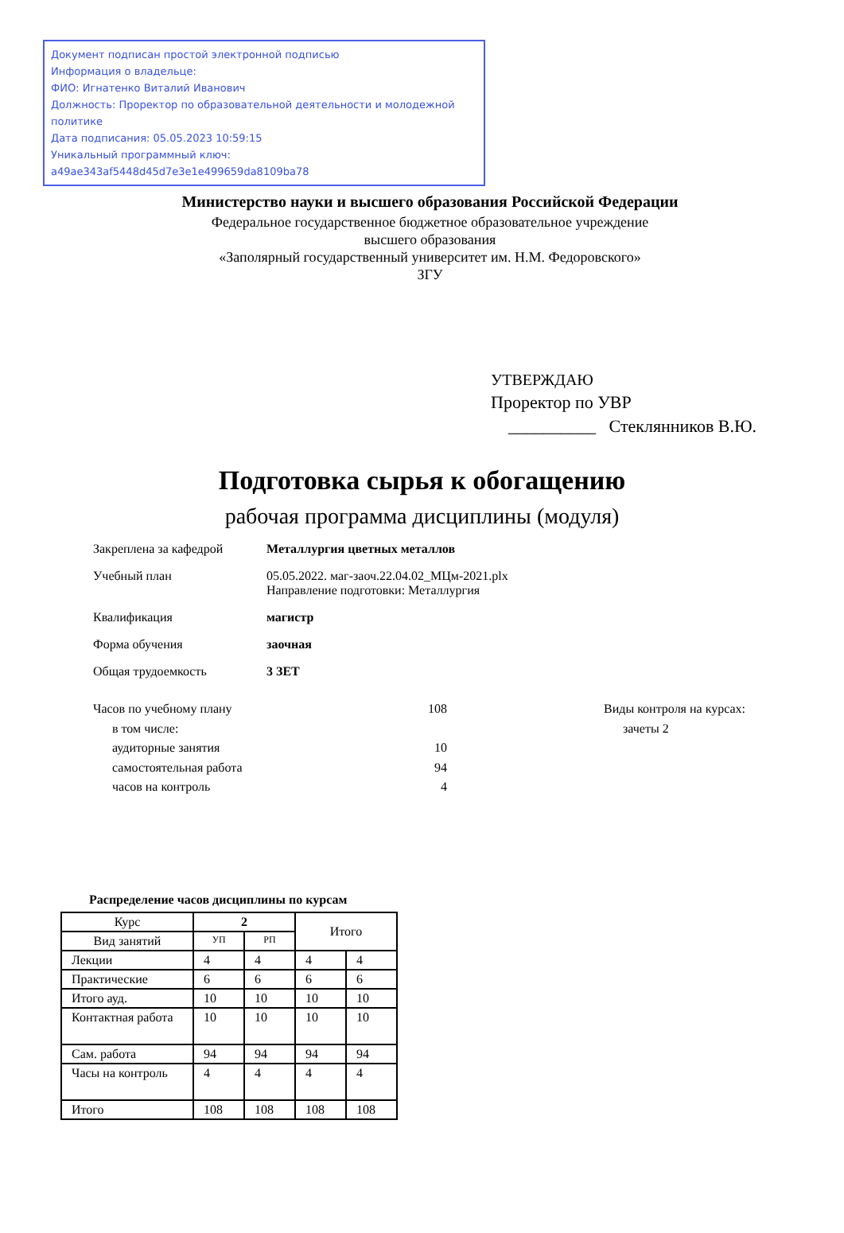Документ подписан простой электронной подписью
Информация о владельце:
ФИО: Игнатенко Виталий Иванович
Должность: Проректор по образовательной деятельности и молодежной политике
Дата подписания: 05.05.2023 10:59:15
Уникальный программный ключ:
a49ae343af5448d45d7e3e1e499659da8109ba78
Министерство науки и высшего образования Российской Федерации
Федеральное государственное бюджетное образовательное учреждение
высшего образования
«Заполярный государственный университет им. Н.М. Федоровского»
ЗГУ
УТВЕРЖДАЮ
Проректор по УВР
__________ Стеклянников В.Ю.
Подготовка сырья к обогащению
рабочая программа дисциплины (модуля)
| Закреплена за кафедрой | Металлургия цветных металлов |
| Учебный план | 05.05.2022. маг-заоч.22.04.02_МЦм-2021.plx Направление подготовки: Металлургия |
| Квалификация | магистр |
| Форма обучения | заочная |
| Общая трудоемкость | 3 ЗЕТ |
Часов по учебному плану
в том числе:
аудиторные занятия
самостоятельная работа
часов на контроль
108
10
94
4
Виды контроля на курсах:
зачеты 2
Распределение часов дисциплины по курсам
| Курс | 2 | | Итого | |
| --- | --- | --- | --- | --- |
| Вид занятий | УП | РП | | |
| Лекции | 4 | 4 | 4 | 4 |
| Практические | 6 | 6 | 6 | 6 |
| Итого ауд. | 10 | 10 | 10 | 10 |
| Контактная работа | 10 | 10 | 10 | 10 |
| Сам. работа | 94 | 94 | 94 | 94 |
| Часы на контроль | 4 | 4 | 4 | 4 |
| Итого | 108 | 108 | 108 | 108 |